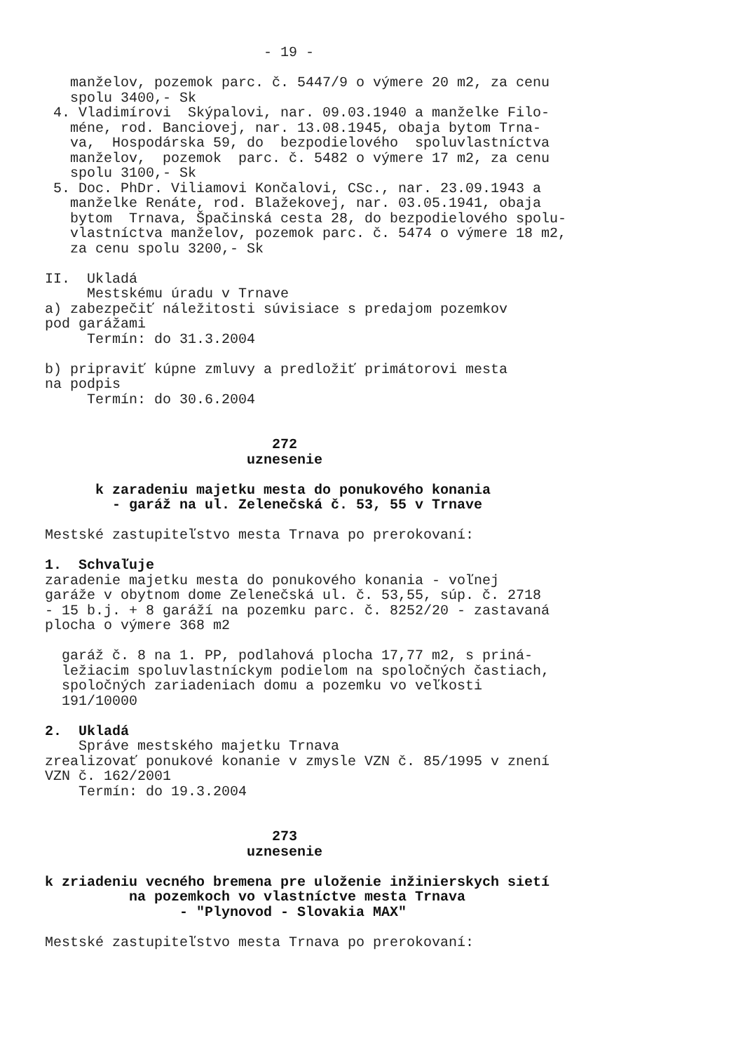- 19 -

   manželov, pozemok parc. č. 5447/9 o výmere 20 m2, za cenu
   spolu 3400,- Sk
 4. Vladimírovi  Skýpalovi, nar. 09.03.1940 a manželke Filo-
   méne, rod. Banciovej, nar. 13.08.1945, obaja bytom Trna-
   va,  Hospodárska 59, do  bezpodielového  spoluvlastníctva
   manželov,  pozemok  parc. č. 5482 o výmere 17 m2, za cenu
   spolu 3100,- Sk
 5. Doc. PhDr. Viliamovi Končalovi, CSc., nar. 23.09.1943 a
   manželke Renáte, rod. Blažekovej, nar. 03.05.1941, obaja
   bytom  Trnava, Špačinská cesta 28, do bezpodielového spolu-
   vlastníctva manželov, pozemok parc. č. 5474 o výmere 18 m2,
   za cenu spolu 3200,- Sk

II.  Ukladá
     Mestskému úradu v Trnave
a) zabezpečiť náležitosti súvisiace s predajom pozemkov
pod garážami
     Termín: do 31.3.2004

b) pripraviť kúpne zmluvy a predložiť primátorovi mesta
na podpis
     Termín: do 30.6.2004


                           272
                        uznesenie

      k zaradeniu majetku mesta do ponukového konania
        - garáž na ul. Zelenečská č. 53, 55 v Trnave

Mestské zastupiteľstvo mesta Trnava po prerokovaní:

1.  Schvaľuje
zaradenie majetku mesta do ponukového konania - voľnej
garáže v obytnom dome Zelenečská ul. č. 53,55, súp. č. 2718
- 15 b.j. + 8 garáží na pozemku parc. č. 8252/20 - zastavaná
plocha o výmere 368 m2

  garáž č. 8 na 1. PP, podlahová plocha 17,77 m2, s priná-
  ležiacim spoluvlastníckym podielom na spoločných častiach,
  spoločných zariadeniach domu a pozemku vo veľkosti
  191/10000

2.  Ukladá
    Správe mestského majetku Trnava
zrealizovať ponukové konanie v zmysle VZN č. 85/1995 v znení
VZN č. 162/2001
    Termín: do 19.3.2004


                           273
                        uznesenie

k zriadeniu vecného bremena pre uloženie inžinierskych sietí
          na pozemkoch vo vlastníctve mesta Trnava
                - "Plynovod - Slovakia MAX"

Mestské zastupiteľstvo mesta Trnava po prerokovaní: